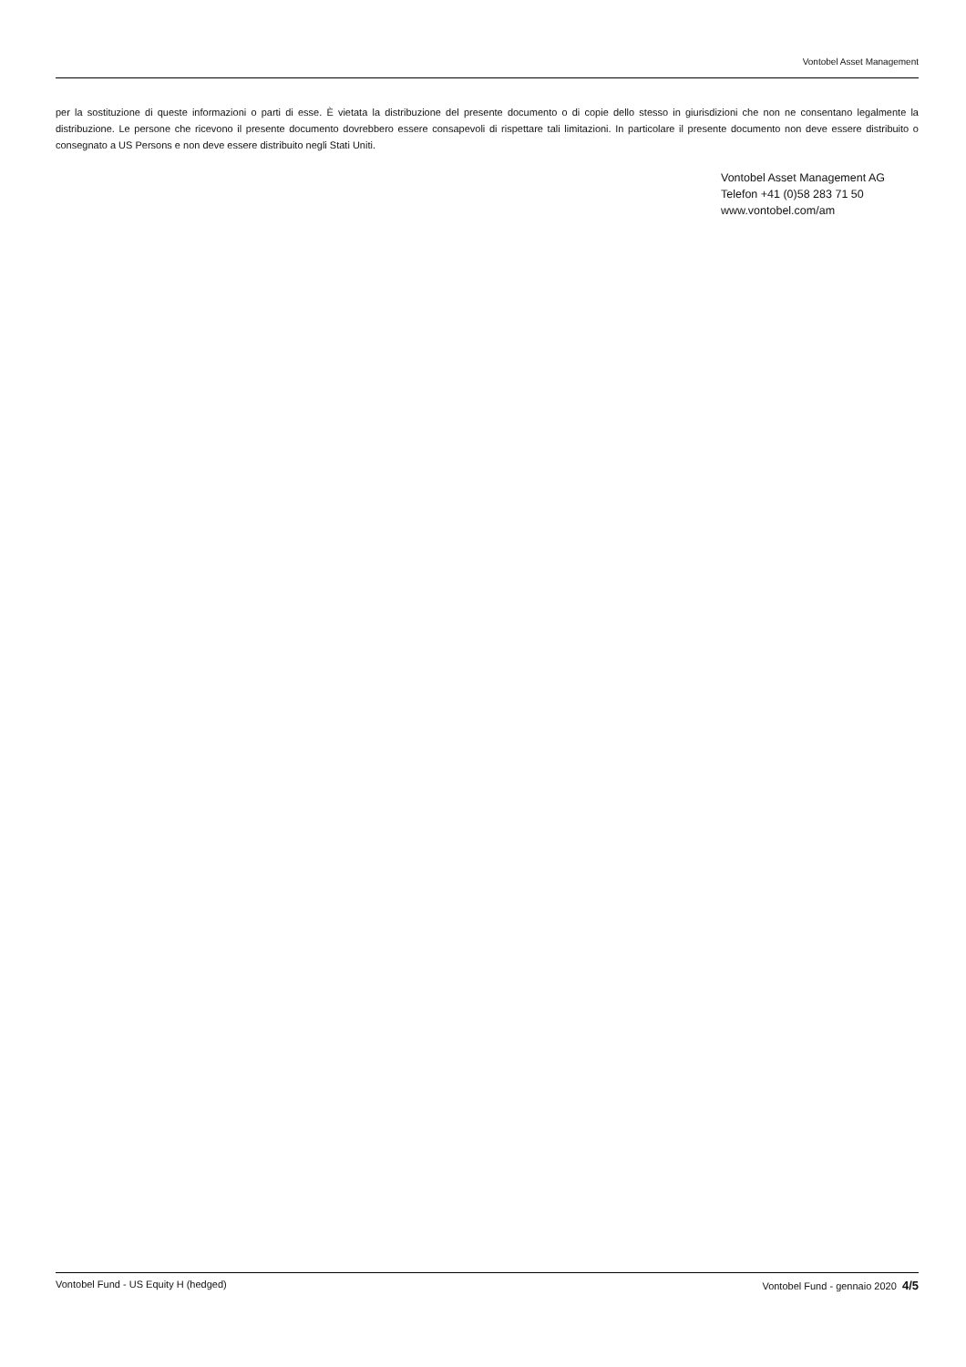Vontobel Asset Management
per la sostituzione di queste informazioni o parti di esse. È vietata la distribuzione del presente documento o di copie dello stesso in giurisdizioni che non ne consentano legalmente la distribuzione. Le persone che ricevono il presente documento dovrebbero essere consapevoli di rispettare tali limitazioni. In particolare il presente documento non deve essere distribuito o consegnato a US Persons e non deve essere distribuito negli Stati Uniti.
Vontobel Asset Management AG
Telefon +41 (0)58 283 71 50
www.vontobel.com/am
Vontobel Fund - US Equity H (hedged) Vontobel Fund - gennaio 2020 4/5